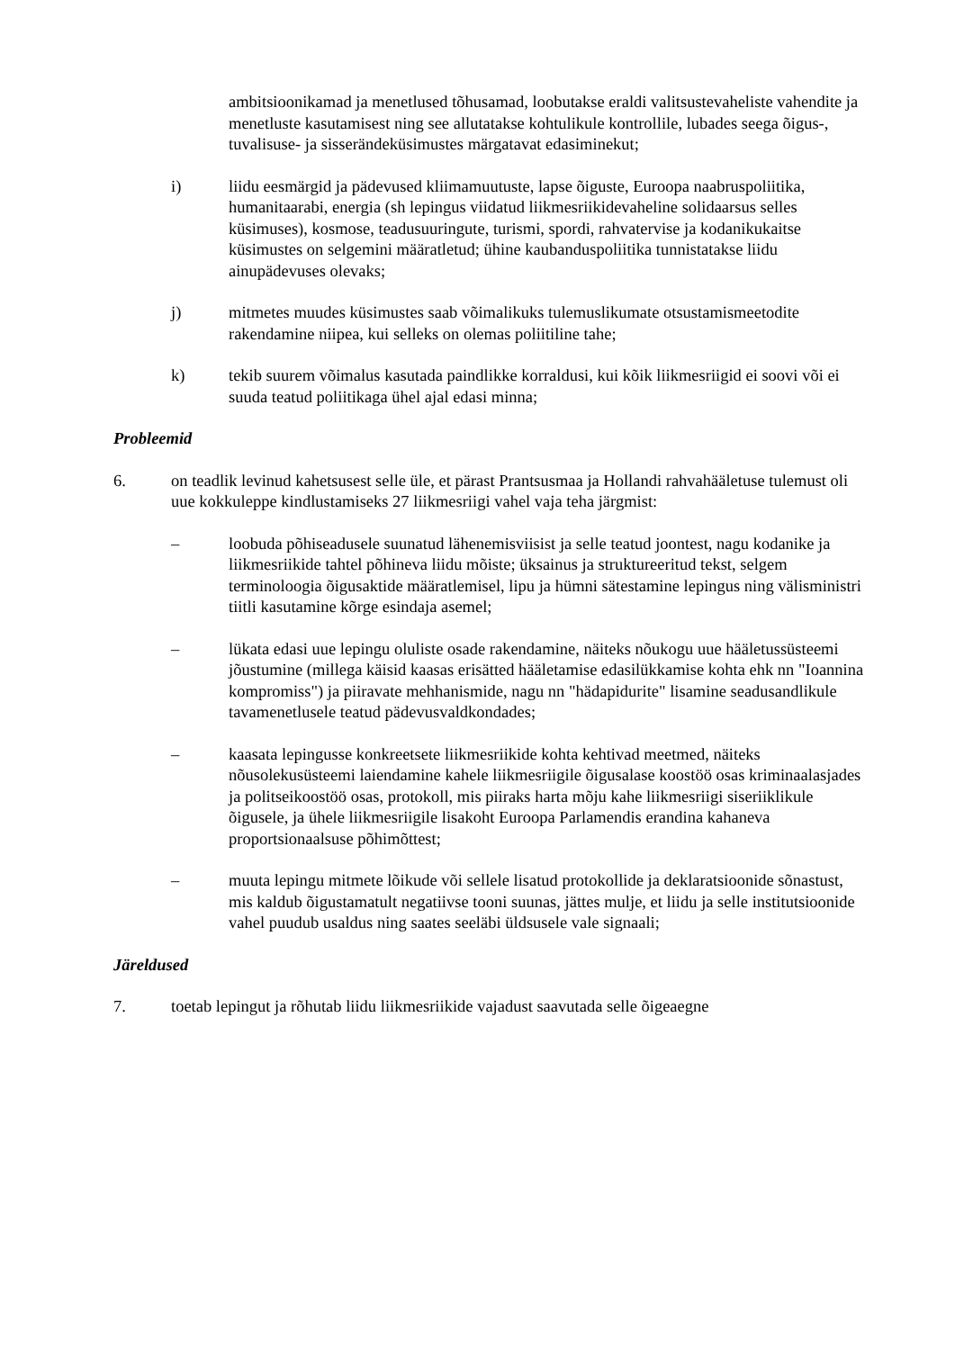ambitsioonikamad ja menetlused tõhusamad, loobutakse eraldi valitsustevaheliste vahendite ja menetluste kasutamisest ning see allutatakse kohtulikule kontrollile, lubades seega õigus-, tuvalisuse- ja sisserändeküsimustes märgatavat edasiminekut;
i) liidu eesmärgid ja pädevused kliimamuutuste, lapse õiguste, Euroopa naabruspoliitika, humanitaarabi, energia (sh lepingus viidatud liikmesriikidevaheline solidaarsus selles küsimuses), kosmose, teadusuuringute, turismi, spordi, rahvatervise ja kodanikukaitse küsimustes on selgemini määratletud; ühine kaubanduspoliitika tunnistatakse liidu ainupädevuses olevaks;
j) mitmetes muudes küsimustes saab võimalikuks tulemuslikumate otsustamismeetodite rakendamine niipea, kui selleks on olemas poliitiline tahe;
k) tekib suurem võimalus kasutada paindlikke korraldusi, kui kõik liikmesriigid ei soovi või ei suuda teatud poliitikaga ühel ajal edasi minna;
Probleemid
6. on teadlik levinud kahetsusest selle üle, et pärast Prantsusmaa ja Hollandi rahvahääletuse tulemust oli uue kokkuleppe kindlustamiseks 27 liikmesriigi vahel vaja teha järgmist:
– loobuda põhiseadusele suunatud lähenemisviisist ja selle teatud joontest, nagu kodanike ja liikmesriikide tahtel põhineva liidu mõiste; üksainus ja struktureeritud tekst, selgem terminoloogia õigusaktide määratlemisel, lipu ja hümni sätestamine lepingus ning välisministri tiitli kasutamine kõrge esindaja asemel;
– lükata edasi uue lepingu oluliste osade rakendamine, näiteks nõukogu uue hääletussüsteemi jõustumine (millega käisid kaasas erisätted hääletamise edasilükkamise kohta ehk nn "Ioannina kompromiss") ja piiravate mehhanismide, nagu nn "hädapidurite" lisamine seadusandlikule tavamenetlusele teatud pädevusvaldkondades;
– kaasata lepingusse konkreetsete liikmesriikide kohta kehtivad meetmed, näiteks nõusolekusüsteemi laiendamine kahele liikmesriigile õigusalase koostöö osas kriminaalasjades ja politseikoostöö osas, protokoll, mis piiraks harta mõju kahe liikmesriigi siseriiklikule õigusele, ja ühele liikmesriigile lisakoht Euroopa Parlamendis erandina kahaneva proportsionaalsuse põhimõttest;
– muuta lepingu mitmete lõikude või sellele lisatud protokollide ja deklaratsioonide sõnastust, mis kaldub õigustamatult negatiivse tooni suunas, jättes mulje, et liidu ja selle institutsioonide vahel puudub usaldus ning saates seeläbi üldsusele vale signaali;
Järeldused
7. toetab lepingut ja rõhutab liidu liikmesriikide vajadust saavutada selle õigeaegne